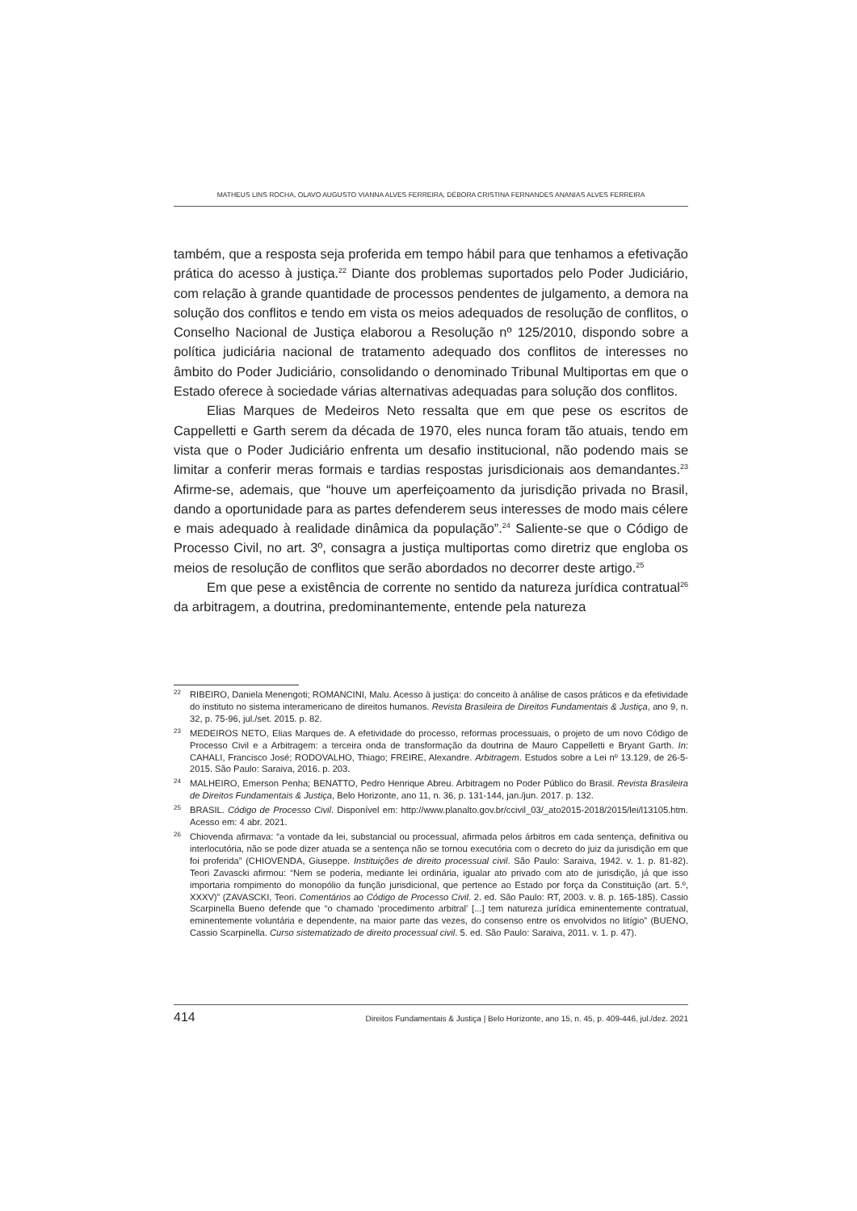MATHEUS LINS ROCHA, OLAVO AUGUSTO VIANNA ALVES FERREIRA, DÉBORA CRISTINA FERNANDES ANANIAS ALVES FERREIRA
também, que a resposta seja proferida em tempo hábil para que tenhamos a efetivação prática do acesso à justiça.<sup>22</sup> Diante dos problemas suportados pelo Poder Judiciário, com relação à grande quantidade de processos pendentes de julgamento, a demora na solução dos conflitos e tendo em vista os meios adequados de resolução de conflitos, o Conselho Nacional de Justiça elaborou a Resolução nº 125/2010, dispondo sobre a política judiciária nacional de tratamento adequado dos conflitos de interesses no âmbito do Poder Judiciário, consolidando o denominado Tribunal Multiportas em que o Estado oferece à sociedade várias alternativas adequadas para solução dos conflitos.
Elias Marques de Medeiros Neto ressalta que em que pese os escritos de Cappelletti e Garth serem da década de 1970, eles nunca foram tão atuais, tendo em vista que o Poder Judiciário enfrenta um desafio institucional, não podendo mais se limitar a conferir meras formais e tardias respostas jurisdicionais aos demandantes.<sup>23</sup> Afirme-se, ademais, que “houve um aperfeiçoamento da jurisdição privada no Brasil, dando a oportunidade para as partes defenderem seus interesses de modo mais célere e mais adequado à realidade dinâmica da população”.<sup>24</sup> Saliente-se que o Código de Processo Civil, no art. 3º, consagra a justiça multiportas como diretriz que engloba os meios de resolução de conflitos que serão abordados no decorrer deste artigo.<sup>25</sup>
Em que pese a existência de corrente no sentido da natureza jurídica contratual<sup>26</sup> da arbitragem, a doutrina, predominantemente, entende pela natureza
22 RIBEIRO, Daniela Menengoti; ROMANCINI, Malu. Acesso à justiça: do conceito à análise de casos práticos e da efetividade do instituto no sistema interamericano de direitos humanos. Revista Brasileira de Direitos Fundamentais & Justiça, ano 9, n. 32, p. 75-96, jul./set. 2015. p. 82.
23 MEDEIROS NETO, Elias Marques de. A efetividade do processo, reformas processuais, o projeto de um novo Código de Processo Civil e a Arbitragem: a terceira onda de transformação da doutrina de Mauro Cappelletti e Bryant Garth. In: CAHALI, Francisco José; RODOVALHO, Thiago; FREIRE, Alexandre. Arbitragem. Estudos sobre a Lei nº 13.129, de 26-5-2015. São Paulo: Saraiva, 2016. p. 203.
24 MALHEIRO, Emerson Penha; BENATTO, Pedro Henrique Abreu. Arbitragem no Poder Público do Brasil. Revista Brasileira de Direitos Fundamentais & Justiça, Belo Horizonte, ano 11, n. 36, p. 131-144, jan./jun. 2017. p. 132.
25 BRASIL. Código de Processo Civil. Disponível em: http://www.planalto.gov.br/ccivil_03/_ato2015-2018/2015/lei/l13105.htm. Acesso em: 4 abr. 2021.
26 Chiovenda afirmava: “a vontade da lei, substancial ou processual, afirmada pelos árbitros em cada sentença, definitiva ou interlocutória, não se pode dizer atuada se a sentença não se tornou executória com o decreto do juiz da jurisdição em que foi proferida” (CHIOVENDA, Giuseppe. Instituições de direito processual civil. São Paulo: Saraiva, 1942. v. 1. p. 81-82). Teori Zavascki afirmou: “Nem se poderia, mediante lei ordinária, igualar ato privado com ato de jurisdição, já que isso importaria rompimento do monopólio da função jurisdicional, que pertence ao Estado por força da Constituição (art. 5.º, XXXV)” (ZAVASCKI, Teori. Comentários ao Código de Processo Civil. 2. ed. São Paulo: RT, 2003. v. 8. p. 165-185). Cassio Scarpinella Bueno defende que “o chamado ‘procedimento arbitral’ [...] tem natureza jurídica eminentemente contratual, eminentemente voluntária e dependente, na maior parte das vezes, do consenso entre os envolvidos no litígio” (BUENO, Cassio Scarpinella. Curso sistematizado de direito processual civil. 5. ed. São Paulo: Saraiva, 2011. v. 1. p. 47).
414 Direitos Fundamentais & Justiça | Belo Horizonte, ano 15, n. 45, p. 409-446, jul./dez. 2021